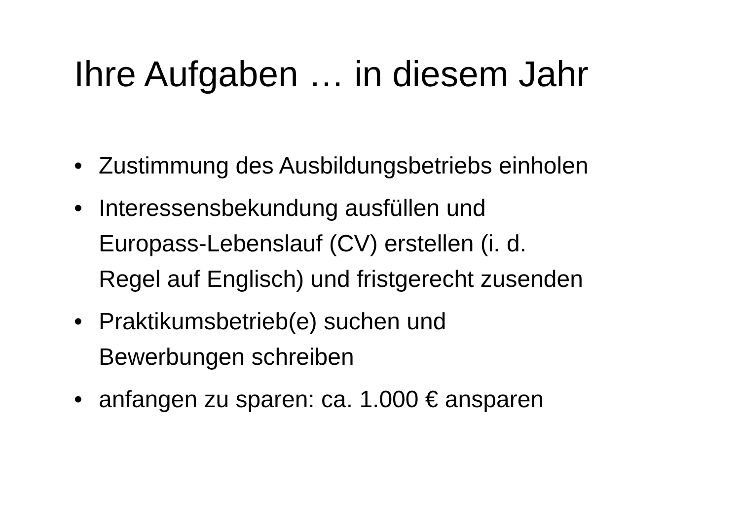Ihre Aufgaben … in diesem Jahr
• Zustimmung des Ausbildungsbetriebs einholen
• Interessensbekundung ausfüllen und
Europass-Lebenslauf (CV) erstellen (i. d.
Regel auf Englisch) und fristgerecht zusenden
• Praktikumsbetrieb(e) suchen und
Bewerbungen schreiben
• anfangen zu sparen: ca. 1.000 € ansparen